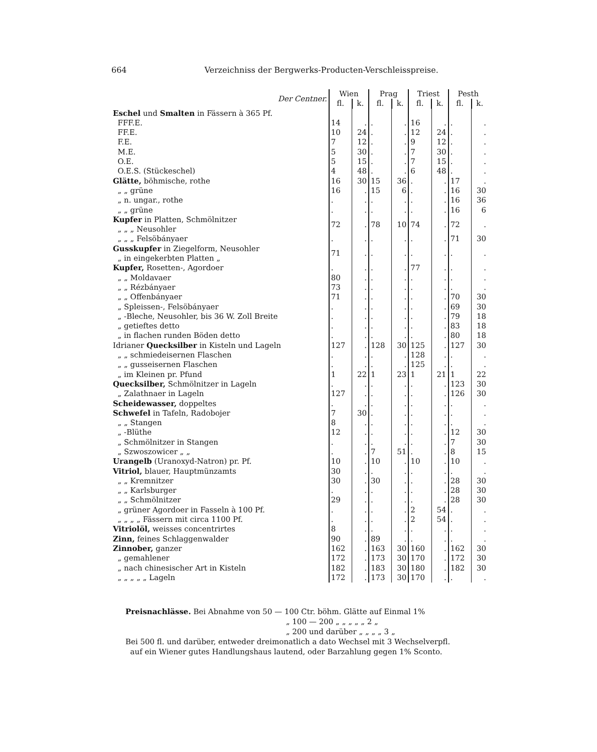664 Verzeichniss der Bergwerks-Producten-Verschleisspreise.
| Der Centner. | Wien | | Prag | | Triest | | Pesth | |
| --- | --- | --- | --- | --- | --- | --- | --- | --- |
| | fl. | k. | fl. | k. | fl. | k. | fl. | k. |
| Eschel und Smalten in Fässern à 365 Pf. | | | | | | | | |
| FFF.E. | 14 | . | . | . | 16 | . | . | . |
| FF.E. | 10 | 24 | . | . | 12 | 24 | . | . |
| F.E. | 7 | 12 | . | . | 9 | 12 | . | . |
| M.E. | 5 | 30 | . | . | 7 | 30 | . | . |
| O.E. | 5 | 15 | . | . | 7 | 15 | . | . |
| O.E.S. (Stückeschel) | 4 | 48 | . | . | 6 | 48 | . | . |
| Glätte, böhmische, rothe | 16 | 30 | 15 | 36 | . | . | 17 | . |
| „ „ grüne | 16 | . | 15 | 6 | . | . | 16 | 30 |
| „ n. ungar., rothe | . | . | . | . | . | . | 16 | 36 |
| „ „ grüne | . | . | . | . | . | . | 16 | 6 |
| Kupfer in Platten, Schmölnitzer „ „ „ Neusohler | 72 | . | 78 | 10 | 74 | . | 72 | . |
| „ „ „ Felsöbányaer | . | . | . | . | . | . | 71 | 30 |
| Gusskupfer in Ziegelform, Neusohler „ in eingekerbten Platten „ | 71 | . | . | . | . | . | . | . |
| Kupfer, Rosetten-, Agordoer | . | . | . | . | 77 | . | . | . |
| „ „ Moldavaer | 80 | . | . | . | . | . | . | . |
| „ „ Rézbányaer | 73 | . | . | . | . | . | . | . |
| „ „ Offenbányaer | 71 | . | . | . | . | . | 70 | 30 |
| „ Spleissen-, Felsöbányaer | . | . | . | . | . | . | 69 | 30 |
| „ -Bleche, Neusohler, bis 36 W. Zoll Breite | . | . | . | . | . | . | 79 | 18 |
| „ getieftes detto | . | . | . | . | . | . | 83 | 18 |
| „ in flachen runden Böden detto | . | . | . | . | . | . | 80 | 18 |
| Idrianer Quecksilber in Kisteln und Lageln | 127 | . | 128 | 30 | 125 | . | 127 | 30 |
| „ „ schmiedeisernen Flaschen | . | . | . | . | 128 | . | . | . |
| „ „ gusseisernen Flaschen | . | . | . | . | 125 | . | . | . |
| „ im Kleinen pr. Pfund | 1 | 22 | 1 | 23 | 1 | 21 | 1 | 22 |
| Quecksilber, Schmölnitzer in Lageln | . | . | . | . | . | . | 123 | 30 |
| „ Zalathnaer in Lageln | 127 | . | . | . | . | . | 126 | 30 |
| Scheidewasser, doppeltes | . | . | . | . | . | . | . | . |
| Schwefel in Tafeln, Radobojer | 7 | 30 | . | . | . | . | . | . |
| „ „ Stangen | 8 | . | . | . | . | . | . | . |
| „ -Blüthe | 12 | . | . | . | . | . | 12 | 30 |
| „ Schmölnitzer in Stangen | . | . | . | . | . | . | 7 | 30 |
| „ Szwoszowicer „ „ | . | . | 7 | 51 | . | . | 8 | 15 |
| Urangelb (Uranoxyd-Natron) pr. Pf. | 10 | . | 10 | . | 10 | . | 10 | . |
| Vitriol, blauer, Hauptmünzamts | 30 | . | . | . | . | . | . | . |
| „ „ Kremnitzer | 30 | . | 30 | . | . | . | 28 | 30 |
| „ „ Karlsburger | . | . | . | . | . | . | 28 | 30 |
| „ „ Schmölnitzer | 29 | . | . | . | . | . | 28 | 30 |
| „ grüner Agordoer in Fasseln à 100 Pf. | . | . | . | . | 2 | 54 | . | . |
| „ „ „ „ Fässern mit circa 1100 Pf. | . | . | . | . | 2 | 54 | . | . |
| Vitriolöl, weisses concentrirtes | 8 | . | . | . | . | . | . | . |
| Zinn, feines Schlaggenwalder | 90 | . | 89 | . | . | . | . | . |
| Zinnober, ganzer | 162 | . | 163 | 30 | 160 | . | 162 | 30 |
| „ gemahlener | 172 | . | 173 | 30 | 170 | . | 172 | 30 |
| „ nach chinesischer Art in Kisteln | 182 | . | 183 | 30 | 180 | . | 182 | 30 |
| „ „ „ „ „ Lageln | 172 | . | 173 | 30 | 170 | . | . | . |
Preisnachlässe. Bei Abnahme von 50 — 100 Ctr. böhm. Glätte auf Einmal 1%
„ 100 — 200 „ „ „ „ „ 2 „
„ 200 und darüber „ „ „ „ 3 „
Bei 500 fl. und darüber, entweder dreimonatlich a dato Wechsel mit 3 Wechselverpfl.
auf ein Wiener gutes Handlungshaus lautend, oder Barzahlung gegen 1% Sconto.